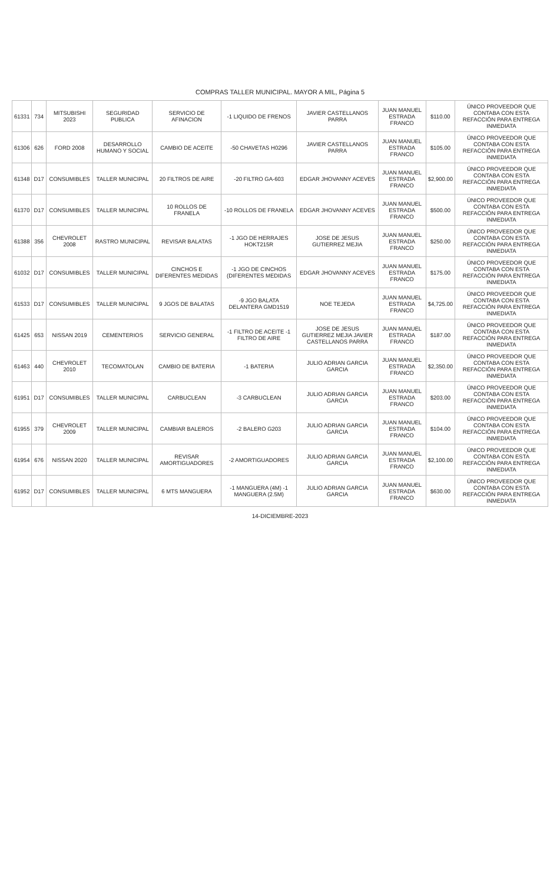COMPRAS TALLER MUNICIPAL. MAYOR A MIL, Página 5
| 61331 | 734 | MITSUBISHI 2023 | SEGURIDAD PUBLICA | SERVICIO DE AFINACION | -1 LIQUIDO DE FRENOS | JAVIER CASTELLANOS PARRA | JUAN MANUEL ESTRADA FRANCO | $110.00 | ÚNICO PROVEEDOR QUE CONTABA CON ESTA REFACCIÓN PARA ENTREGA INMEDIATA |
| 61306 | 626 | FORD 2008 | DESARROLLO HUMANO Y SOCIAL | CAMBIO DE ACEITE | -50 CHAVETAS H0296 | JAVIER CASTELLANOS PARRA | JUAN MANUEL ESTRADA FRANCO | $105.00 | ÚNICO PROVEEDOR QUE CONTABA CON ESTA REFACCIÓN PARA ENTREGA INMEDIATA |
| 61348 | D17 | CONSUMIBLES | TALLER MUNICIPAL | 20 FILTROS DE AIRE | -20 FILTRO GA-603 | EDGAR JHOVANNY ACEVES | JUAN MANUEL ESTRADA FRANCO | $2,900.00 | ÚNICO PROVEEDOR QUE CONTABA CON ESTA REFACCIÓN PARA ENTREGA INMEDIATA |
| 61370 | D17 | CONSUMIBLES | TALLER MUNICIPAL | 10 ROLLOS DE FRANELA | -10 ROLLOS DE FRANELA | EDGAR JHOVANNY ACEVES | JUAN MANUEL ESTRADA FRANCO | $500.00 | ÚNICO PROVEEDOR QUE CONTABA CON ESTA REFACCIÓN PARA ENTREGA INMEDIATA |
| 61388 | 356 | CHEVROLET 2008 | RASTRO MUNICIPAL | REVISAR BALATAS | -1 JGO DE HERRAJES HOKT215R | JOSE DE JESUS GUTIERREZ MEJIA | JUAN MANUEL ESTRADA FRANCO | $250.00 | ÚNICO PROVEEDOR QUE CONTABA CON ESTA REFACCIÓN PARA ENTREGA INMEDIATA |
| 61032 | D17 | CONSUMIBLES | TALLER MUNICIPAL | CINCHOS E DIFERENTES MEDIDAS | -1 JGO DE CINCHOS (DIFERENTES MEDIDAS | EDGAR JHOVANNY ACEVES | JUAN MANUEL ESTRADA FRANCO | $175.00 | ÚNICO PROVEEDOR QUE CONTABA CON ESTA REFACCIÓN PARA ENTREGA INMEDIATA |
| 61533 | D17 | CONSUMIBLES | TALLER MUNICIPAL | 9 JGOS DE BALATAS | -9 JGO BALATA DELANTERA GMD1519 | NOE TEJEDA | JUAN MANUEL ESTRADA FRANCO | $4,725.00 | ÚNICO PROVEEDOR QUE CONTABA CON ESTA REFACCIÓN PARA ENTREGA INMEDIATA |
| 61425 | 653 | NISSAN 2019 | CEMENTERIOS | SERVICIO GENERAL | -1 FILTRO DE ACEITE -1 FILTRO DE AIRE | JOSE DE JESUS GUTIERREZ MEJIA JAVIER CASTELLANOS PARRA | JUAN MANUEL ESTRADA FRANCO | $187.00 | ÚNICO PROVEEDOR QUE CONTABA CON ESTA REFACCIÓN PARA ENTREGA INMEDIATA |
| 61463 | 440 | CHEVROLET 2010 | TECOMATOLAN | CAMBIO DE BATERIA | -1 BATERIA | JULIO ADRIAN GARCIA GARCIA | JUAN MANUEL ESTRADA FRANCO | $2,350.00 | ÚNICO PROVEEDOR QUE CONTABA CON ESTA REFACCIÓN PARA ENTREGA INMEDIATA |
| 61951 | D17 | CONSUMIBLES | TALLER MUNICIPAL | CARBUCLEAN | -3 CARBUCLEAN | JULIO ADRIAN GARCIA GARCIA | JUAN MANUEL ESTRADA FRANCO | $203.00 | ÚNICO PROVEEDOR QUE CONTABA CON ESTA REFACCIÓN PARA ENTREGA INMEDIATA |
| 61955 | 379 | CHEVROLET 2009 | TALLER MUNICIPAL | CAMBIAR BALEROS | -2 BALERO G203 | JULIO ADRIAN GARCIA GARCIA | JUAN MANUEL ESTRADA FRANCO | $104.00 | ÚNICO PROVEEDOR QUE CONTABA CON ESTA REFACCIÓN PARA ENTREGA INMEDIATA |
| 61954 | 676 | NISSAN 2020 | TALLER MUNICIPAL | REVISAR AMORTIGUADORES | -2 AMORTIGUADORES | JULIO ADRIAN GARCIA GARCIA | JUAN MANUEL ESTRADA FRANCO | $2,100.00 | ÚNICO PROVEEDOR QUE CONTABA CON ESTA REFACCIÓN PARA ENTREGA INMEDIATA |
| 61952 | D17 | CONSUMIBLES | TALLER MUNICIPAL | 6 MTS MANGUERA | -1 MANGUERA (4M) -1 MANGUERA (2.5M) | JULIO ADRIAN GARCIA GARCIA | JUAN MANUEL ESTRADA FRANCO | $630.00 | ÚNICO PROVEEDOR QUE CONTABA CON ESTA REFACCIÓN PARA ENTREGA INMEDIATA |
14-DICIEMBRE-2023